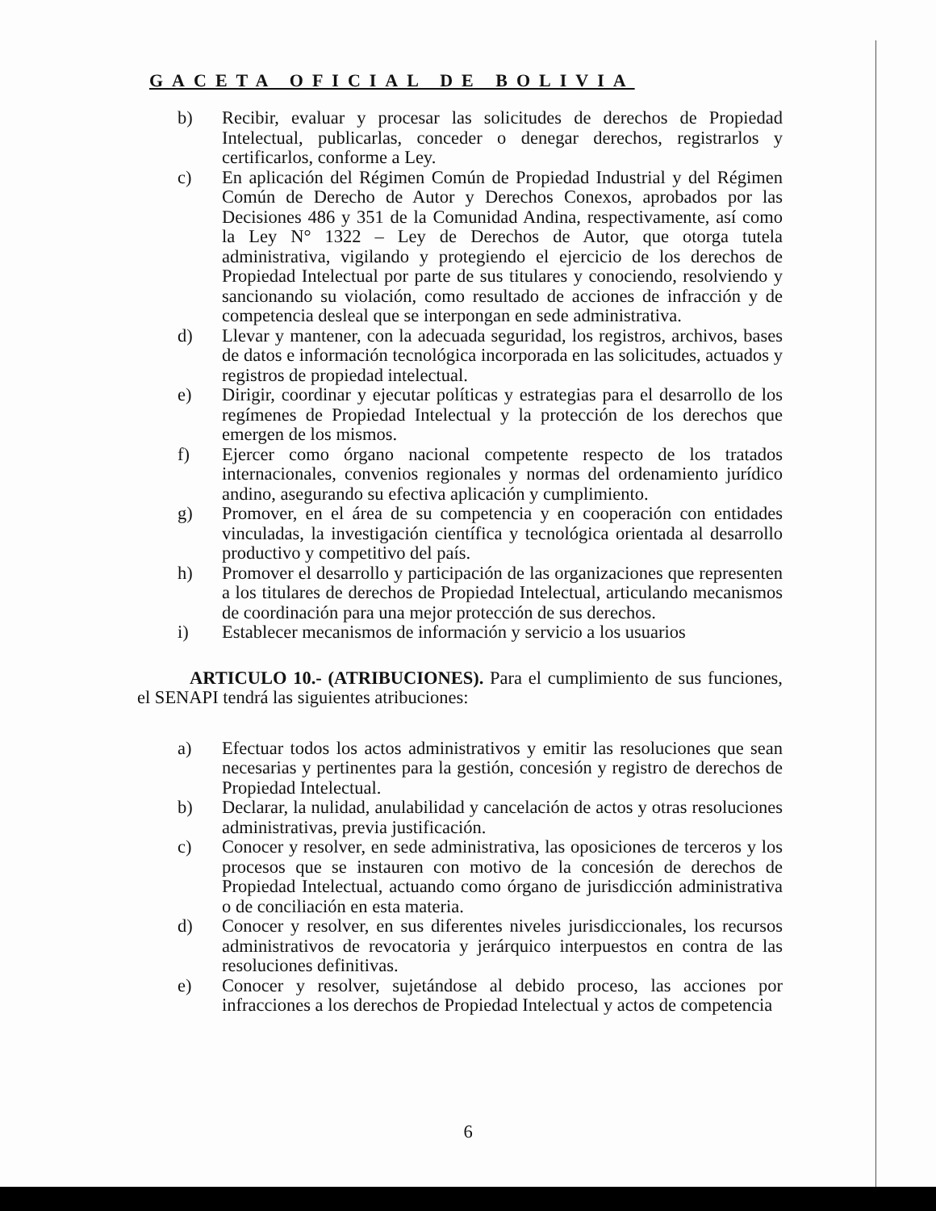GACETA OFICIAL DE BOLIVIA
b) Recibir, evaluar y procesar las solicitudes de derechos de Propiedad Intelectual, publicarlas, conceder o denegar derechos, registrarlos y certificarlos, conforme a Ley.
c) En aplicación del Régimen Común de Propiedad Industrial y del Régimen Común de Derecho de Autor y Derechos Conexos, aprobados por las Decisiones 486 y 351 de la Comunidad Andina, respectivamente, así como la Ley N° 1322 – Ley de Derechos de Autor, que otorga tutela administrativa, vigilando y protegiendo el ejercicio de los derechos de Propiedad Intelectual por parte de sus titulares y conociendo, resolviendo y sancionando su violación, como resultado de acciones de infracción y de competencia desleal que se interpongan en sede administrativa.
d) Llevar y mantener, con la adecuada seguridad, los registros, archivos, bases de datos e información tecnológica incorporada en las solicitudes, actuados y registros de propiedad intelectual.
e) Dirigir, coordinar y ejecutar políticas y estrategias para el desarrollo de los regímenes de Propiedad Intelectual y la protección de los derechos que emergen de los mismos.
f) Ejercer como órgano nacional competente respecto de los tratados internacionales, convenios regionales y normas del ordenamiento jurídico andino, asegurando su efectiva aplicación y cumplimiento.
g) Promover, en el área de su competencia y en cooperación con entidades vinculadas, la investigación científica y tecnológica orientada al desarrollo productivo y competitivo del país.
h) Promover el desarrollo y participación de las organizaciones que representen a los titulares de derechos de Propiedad Intelectual, articulando mecanismos de coordinación para una mejor protección de sus derechos.
i) Establecer mecanismos de información y servicio a los usuarios
ARTICULO 10.- (ATRIBUCIONES). Para el cumplimiento de sus funciones, el SENAPI tendrá las siguientes atribuciones:
a) Efectuar todos los actos administrativos y emitir las resoluciones que sean necesarias y pertinentes para la gestión, concesión y registro de derechos de Propiedad Intelectual.
b) Declarar, la nulidad, anulabilidad y cancelación de actos y otras resoluciones administrativas, previa justificación.
c) Conocer y resolver, en sede administrativa, las oposiciones de terceros y los procesos que se instauren con motivo de la concesión de derechos de Propiedad Intelectual, actuando como órgano de jurisdicción administrativa o de conciliación en esta materia.
d) Conocer y resolver, en sus diferentes niveles jurisdiccionales, los recursos administrativos de revocatoria y jerárquico interpuestos en contra de las resoluciones definitivas.
e) Conocer y resolver, sujetándose al debido proceso, las acciones por infracciones a los derechos de Propiedad Intelectual y actos de competencia
6